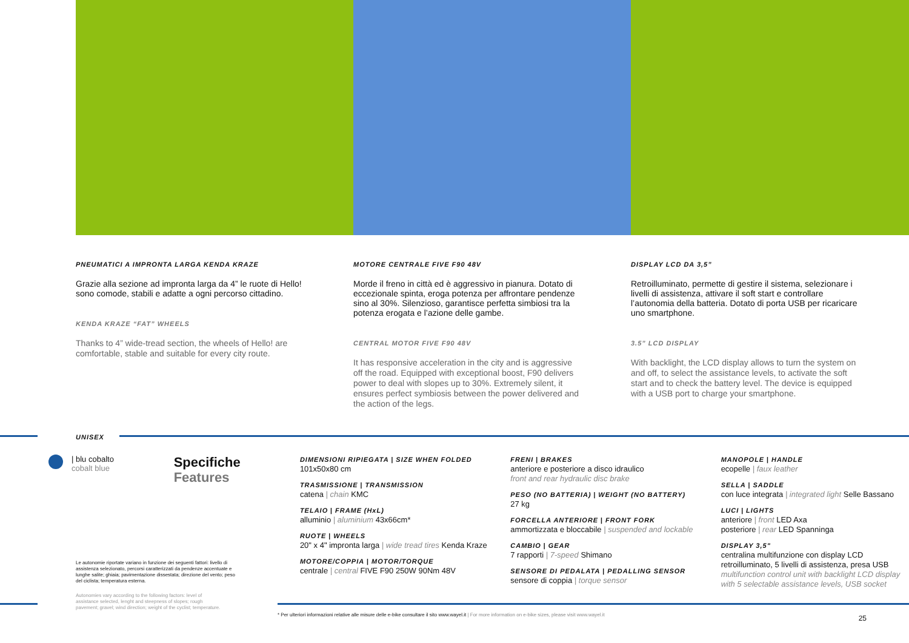PNEUMATICI A IMPRONTA LARGA KENDA KRAZE
Grazie alla sezione ad impronta larga da 4” le ruote di Hello! sono comode, stabili e adatte a ogni percorso cittadino.
KENDA KRAZE “FAT” WHEELS
Thanks to 4” wide-tread section, the wheels of Hello! are comfortable, stable and suitable for every city route.
MOTORE CENTRALE FIVE F90 48V
Morde il freno in città ed è aggressivo in pianura. Dotato di eccezionale spinta, eroga potenza per affrontare pendenze sino al 30%. Silenzioso, garantisce perfetta simbiosi tra la potenza erogata e l’azione delle gambe.
CENTRAL MOTOR FIVE F90 48V
It has responsive acceleration in the city and is aggressive off the road. Equipped with exceptional boost, F90 delivers power to deal with slopes up to 30%. Extremely silent, it ensures perfect symbiosis between the power delivered and the action of the legs.
DISPLAY LCD DA 3,5”
Retroilluminato, permette di gestire il sistema, selezionare i livelli di assistenza, attivare il soft start e controllare l’autonomia della batteria. Dotato di porta USB per ricaricare uno smartphone.
3.5” LCD DISPLAY
With backlight, the LCD display allows to turn the system on and off, to select the assistance levels, to activate the soft start and to check the battery level. The device is equipped with a USB port to charge your smartphone.
UNISEX
| blu cobalto
cobalt blue
Specifiche
Features
DIMENSIONI RIPIEGATA | SIZE WHEN FOLDED
101x50x80 cm
TRASMISSIONE | TRANSMISSION
catena | chain KMC
TELAIO | FRAME (HxL)
alluminio | aluminium 43x66cm*
RUOTE | WHEELS
20" x 4" impronta larga | wide tread tires Kenda Kraze
MOTORE/COPPIA | MOTOR/TORQUE
centrale | central FIVE F90 250W 90Nm 48V
FRENI | BRAKES
anteriore e posteriore a disco idraulico
front and rear hydraulic disc brake
PESO (NO BATTERIA) | WEIGHT (NO BATTERY)
27 kg
FORCELLA ANTERIORE | FRONT FORK
ammortizzata e bloccabile | suspended and lockable
CAMBIO | GEAR
7 rapporti | 7-speed Shimano
SENSORE DI PEDALATA | PEDALLING SENSOR
sensore di coppia | torque sensor
MANOPOLE | HANDLE
ecopelle | faux leather
SELLA | SADDLE
con luce integrata | integrated light Selle Bassano
LUCI | LIGHTS
anteriore | front LED Axa
posteriore | rear LED Spanninga
DISPLAY 3,5"
centralina multifunzione con display LCD retroilluminato, 5 livelli di assistenza, presa USB
multifunction control unit with backlight LCD display with 5 selectable assistance levels, USB socket
Le autonomie riportate variano in funzione dei seguenti fattori: livello di assistenza selezionato, percorsi caratterizzati da pendenze accentuate e lunghe salite; ghiaia; pavimentazione dissestata; direzione del vento; peso del ciclista; temperatura esterna.
Autonomies vary according to the following factors: level of assistance selected, lenght and steepness of slopes; rough pavement; gravel; wind direction; weight of the cyclist; temperature.
* Per ulteriori informazioni relative alle misure delle e-bike consultare il sito www.wayel.it | For more information on e-bike sizes, please visit www.wayel.it
25